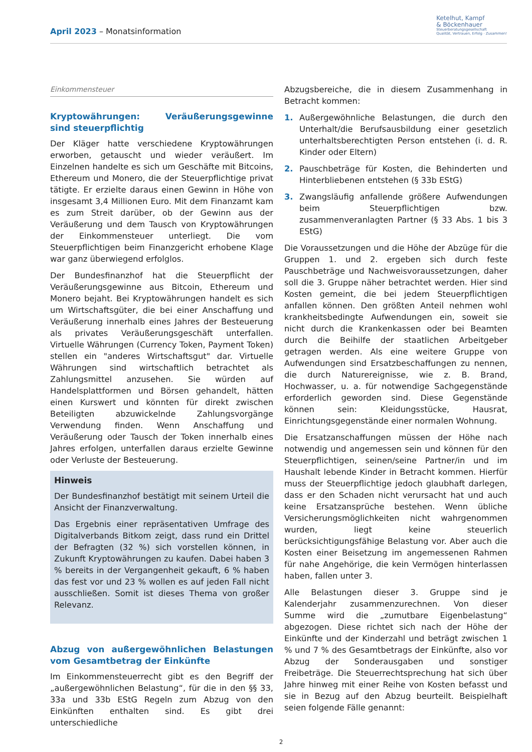April 2023 – Monatsinformation
Ketelhut, Kampf
& Böckenhauer
Steuerberatungsgesellschaft
Qualität, Vertrauen, Erfolg · Zusammen!
Einkommensteuer
Kryptowährungen: Veräußerungsgewinne sind steuerpflichtig
Der Kläger hatte verschiedene Kryptowährungen erworben, getauscht und wieder veräußert. Im Einzelnen handelte es sich um Geschäfte mit Bitcoins, Ethereum und Monero, die der Steuerpflichtige privat tätigte. Er erzielte daraus einen Gewinn in Höhe von insgesamt 3,4 Millionen Euro. Mit dem Finanzamt kam es zum Streit darüber, ob der Gewinn aus der Veräußerung und dem Tausch von Kryptowährungen der Einkommensteuer unterliegt. Die vom Steuerpflichtigen beim Finanzgericht erhobene Klage war ganz überwiegend erfolglos.
Der Bundesfinanzhof hat die Steuerpflicht der Veräußerungsgewinne aus Bitcoin, Ethereum und Monero bejaht. Bei Kryptowährungen handelt es sich um Wirtschaftsgüter, die bei einer Anschaffung und Veräußerung innerhalb eines Jahres der Besteuerung als privates Veräußerungsgeschäft unterfallen. Virtuelle Währungen (Currency Token, Payment Token) stellen ein "anderes Wirtschaftsgut" dar. Virtuelle Währungen sind wirtschaftlich betrachtet als Zahlungsmittel anzusehen. Sie würden auf Handelsplattformen und Börsen gehandelt, hätten einen Kurswert und könnten für direkt zwischen Beteiligten abzuwickelnde Zahlungsvorgänge Verwendung finden. Wenn Anschaffung und Veräußerung oder Tausch der Token innerhalb eines Jahres erfolgen, unterfallen daraus erzielte Gewinne oder Verluste der Besteuerung.
Hinweis
Der Bundesfinanzhof bestätigt mit seinem Urteil die Ansicht der Finanzverwaltung.
Das Ergebnis einer repräsentativen Umfrage des Digitalverbands Bitkom zeigt, dass rund ein Drittel der Befragten (32 %) sich vorstellen können, in Zukunft Kryptowährungen zu kaufen. Dabei haben 3 % bereits in der Vergangenheit gekauft, 6 % haben das fest vor und 23 % wollen es auf jeden Fall nicht ausschließen. Somit ist dieses Thema von großer Relevanz.
Abzug von außergewöhnlichen Belastungen vom Gesamtbetrag der Einkünfte
Im Einkommensteuerrecht gibt es den Begriff der „außergewöhnlichen Belastung“, für die in den §§ 33, 33a und 33b EStG Regeln zum Abzug von den Einkünften enthalten sind. Es gibt drei unterschiedliche
Abzugsbereiche, die in diesem Zusammenhang in Betracht kommen:
1. Außergewöhnliche Belastungen, die durch den Unterhalt/die Berufsausbildung einer gesetzlich unterhaltsberechtigten Person entstehen (i. d. R. Kinder oder Eltern)
2. Pauschbeträge für Kosten, die Behinderten und Hinterbliebenen entstehen (§ 33b EStG)
3. Zwangsläufig anfallende größere Aufwendungen beim Steuerpflichtigen bzw. zusammenveranlagten Partner (§ 33 Abs. 1 bis 3 EStG)
Die Voraussetzungen und die Höhe der Abzüge für die Gruppen 1. und 2. ergeben sich durch feste Pauschbeträge und Nachweisvoraussetzungen, daher soll die 3. Gruppe näher betrachtet werden. Hier sind Kosten gemeint, die bei jedem Steuerpflichtigen anfallen können. Den größten Anteil nehmen wohl krankheitsbedingte Aufwendungen ein, soweit sie nicht durch die Krankenkassen oder bei Beamten durch die Beihilfe der staatlichen Arbeitgeber getragen werden. Als eine weitere Gruppe von Aufwendungen sind Ersatzbeschaffungen zu nennen, die durch Naturereignisse, wie z. B. Brand, Hochwasser, u. a. für notwendige Sachgegenstände erforderlich geworden sind. Diese Gegenstände können sein: Kleidungsstücke, Hausrat, Einrichtungsgegenstände einer normalen Wohnung.
Die Ersatzanschaffungen müssen der Höhe nach notwendig und angemessen sein und können für den Steuerpflichtigen, seinen/seine Partner/in und im Haushalt lebende Kinder in Betracht kommen. Hierfür muss der Steuerpflichtige jedoch glaubhaft darlegen, dass er den Schaden nicht verursacht hat und auch keine Ersatzansprüche bestehen. Wenn übliche Versicherungsmöglichkeiten nicht wahrgenommen wurden, liegt keine steuerlich berücksichtigungsfähige Belastung vor. Aber auch die Kosten einer Beisetzung im angemessenen Rahmen für nahe Angehörige, die kein Vermögen hinterlassen haben, fallen unter 3.
Alle Belastungen dieser 3. Gruppe sind je Kalenderjahr zusammenzurechnen. Von dieser Summe wird die „zumutbare Eigenbelastung“ abgezogen. Diese richtet sich nach der Höhe der Einkünfte und der Kinderzahl und beträgt zwischen 1 % und 7 % des Gesamtbetrags der Einkünfte, also vor Abzug der Sonderausgaben und sonstiger Freibeträge. Die Steuerrechtsprechung hat sich über Jahre hinweg mit einer Reihe von Kosten befasst und sie in Bezug auf den Abzug beurteilt. Beispielhaft seien folgende Fälle genannt:
2